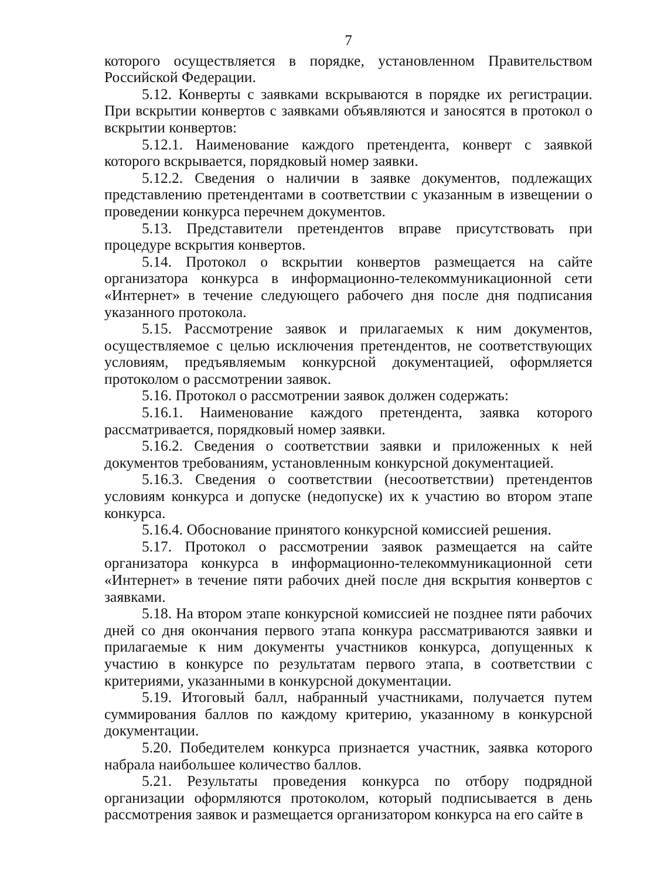7
которого осуществляется в порядке, установленном Правительством Российской Федерации.
5.12. Конверты с заявками вскрываются в порядке их регистрации. При вскрытии конвертов с заявками объявляются и заносятся в протокол о вскрытии конвертов:
5.12.1. Наименование каждого претендента, конверт с заявкой которого вскрывается, порядковый номер заявки.
5.12.2. Сведения о наличии в заявке документов, подлежащих представлению претендентами в соответствии с указанным в извещении о проведении конкурса перечнем документов.
5.13. Представители претендентов вправе присутствовать при процедуре вскрытия конвертов.
5.14. Протокол о вскрытии конвертов размещается на сайте организатора конкурса в информационно-телекоммуникационной сети «Интернет» в течение следующего рабочего дня после дня подписания указанного протокола.
5.15. Рассмотрение заявок и прилагаемых к ним документов, осуществляемое с целью исключения претендентов, не соответствующих условиям, предъявляемым конкурсной документацией, оформляется протоколом о рассмотрении заявок.
5.16. Протокол о рассмотрении заявок должен содержать:
5.16.1. Наименование каждого претендента, заявка которого рассматривается, порядковый номер заявки.
5.16.2. Сведения о соответствии заявки и приложенных к ней документов требованиям, установленным конкурсной документацией.
5.16.3. Сведения о соответствии (несоответствии) претендентов условиям конкурса и допуске (недопуске) их к участию во втором этапе конкурса.
5.16.4. Обоснование принятого конкурсной комиссией решения.
5.17. Протокол о рассмотрении заявок размещается на сайте организатора конкурса в информационно-телекоммуникационной сети «Интернет» в течение пяти рабочих дней после дня вскрытия конвертов с заявками.
5.18. На втором этапе конкурсной комиссией не позднее пяти рабочих дней со дня окончания первого этапа конкура рассматриваются заявки и прилагаемые к ним документы участников конкурса, допущенных к участию в конкурсе по результатам первого этапа, в соответствии с критериями, указанными в конкурсной документации.
5.19. Итоговый балл, набранный участниками, получается путем суммирования баллов по каждому критерию, указанному в конкурсной документации.
5.20. Победителем конкурса признается участник, заявка которого набрала наибольшее количество баллов.
5.21. Результаты проведения конкурса по отбору подрядной организации оформляются протоколом, который подписывается в день рассмотрения заявок и размещается организатором конкурса на его сайте в